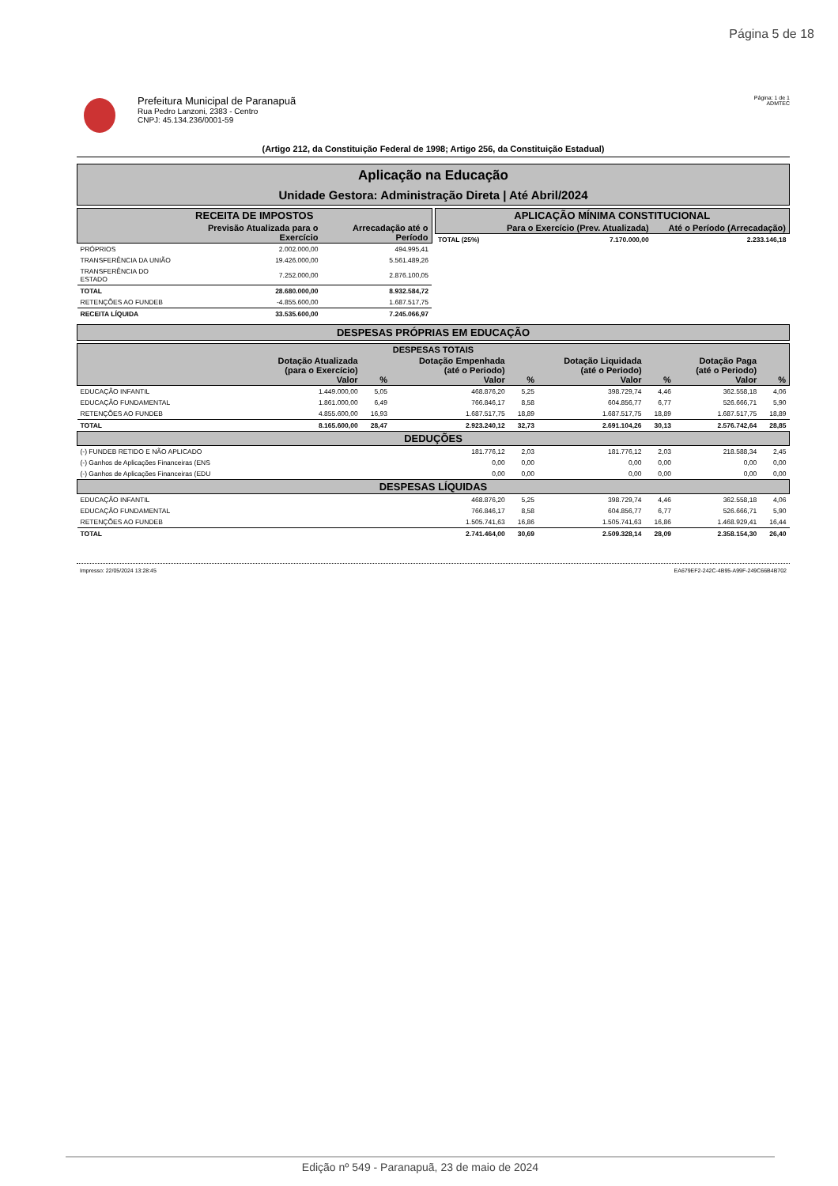Página 5 de 18
Prefeitura Municipal de Paranapuã
Rua Pedro Lanzoni, 2383 - Centro
CNPJ: 45.134.236/0001-59
Página: 1 de 1
ADMTEC
(Artigo 212, da Constituição Federal de 1998; Artigo 256, da Constituição Estadual)
Aplicação na Educação
Unidade Gestora: Administração Direta | Até Abril/2024
| RECEITA DE IMPOSTOS | | |
| --- | --- | --- |
| | Previsão Atualizada para o Exercício | Arrecadação até o Período |
| PRÓPRIOS | 2.002.000,00 | 494.995,41 |
| TRANSFERÊNCIA DA UNIÃO | 19.426.000,00 | 5.561.489,26 |
| TRANSFERÊNCIA DO ESTADO | 7.252.000,00 | 2.876.100,05 |
| TOTAL | 28.680.000,00 | 8.932.584,72 |
| RETENÇÕES AO FUNDEB | -4.855.600,00 | 1.687.517,75 |
| RECEITA LÍQUIDA | 33.535.600,00 | 7.245.066,97 |
| APLICAÇÃO MÍNIMA CONSTITUCIONAL | | |
| --- | --- | --- |
| | Para o Exercício (Prev. Atualizada) | Até o Período (Arrecadação) |
| TOTAL (25%) | 7.170.000,00 | 2.233.146,18 |
DESPESAS PRÓPRIAS EM EDUCAÇÃO
| DESPESAS TOTAIS | | | | | | | | |
| --- | --- | --- | --- | --- | --- | --- | --- | --- |
| | Dotação Atualizada (para o Exercício) Valor | % | Dotação Empenhada (até o Periodo) Valor | % | Dotação Liquidada (até o Periodo) Valor | % | Dotação Paga (até o Periodo) Valor | % |
| EDUCAÇÃO INFANTIL | 1.449.000,00 | 5,05 | 468.876,20 | 5,25 | 398.729,74 | 4,46 | 362.558,18 | 4,06 |
| EDUCAÇÃO FUNDAMENTAL | 1.861.000,00 | 6,49 | 766.846,17 | 8,58 | 604.856,77 | 6,77 | 526.666,71 | 5,90 |
| RETENÇÕES AO FUNDEB | 4.855.600,00 | 16,93 | 1.687.517,75 | 18,89 | 1.687.517,75 | 18,89 | 1.687.517,75 | 18,89 |
| TOTAL | 8.165.600,00 | 28,47 | 2.923.240,12 | 32,73 | 2.691.104,26 | 30,13 | 2.576.742,64 | 28,85 |
| DEDUÇÕES | | | | | | | | |
| (-) FUNDEB RETIDO E NÃO APLICADO | | | 181.776,12 | 2,03 | 181.776,12 | 2,03 | 218.588,34 | 2,45 |
| (-) Ganhos de Aplicações Financeiras (ENS | | | 0,00 | 0,00 | 0,00 | 0,00 | 0,00 | 0,00 |
| (-) Ganhos de Aplicações Financeiras (EDU | | | 0,00 | 0,00 | 0,00 | 0,00 | 0,00 | 0,00 |
| DESPESAS LÍQUIDAS | | | | | | | | |
| EDUCAÇÃO INFANTIL | | | 468.876,20 | 5,25 | 398.729,74 | 4,46 | 362.558,18 | 4,06 |
| EDUCAÇÃO FUNDAMENTAL | | | 766.846,17 | 8,58 | 604.856,77 | 6,77 | 526.666,71 | 5,90 |
| RETENÇÕES AO FUNDEB | | | 1.505.741,63 | 16,86 | 1.505.741,63 | 16,86 | 1.468.929,41 | 16,44 |
| TOTAL | | | 2.741.464,00 | 30,69 | 2.509.328,14 | 28,09 | 2.358.154,30 | 26,40 |
Impresso: 22/05/2024 13:28:45 EA679EF2-242C-4B95-A99F-249C66B4B702
Edição nº 549 - Paranapuã, 23 de maio de 2024